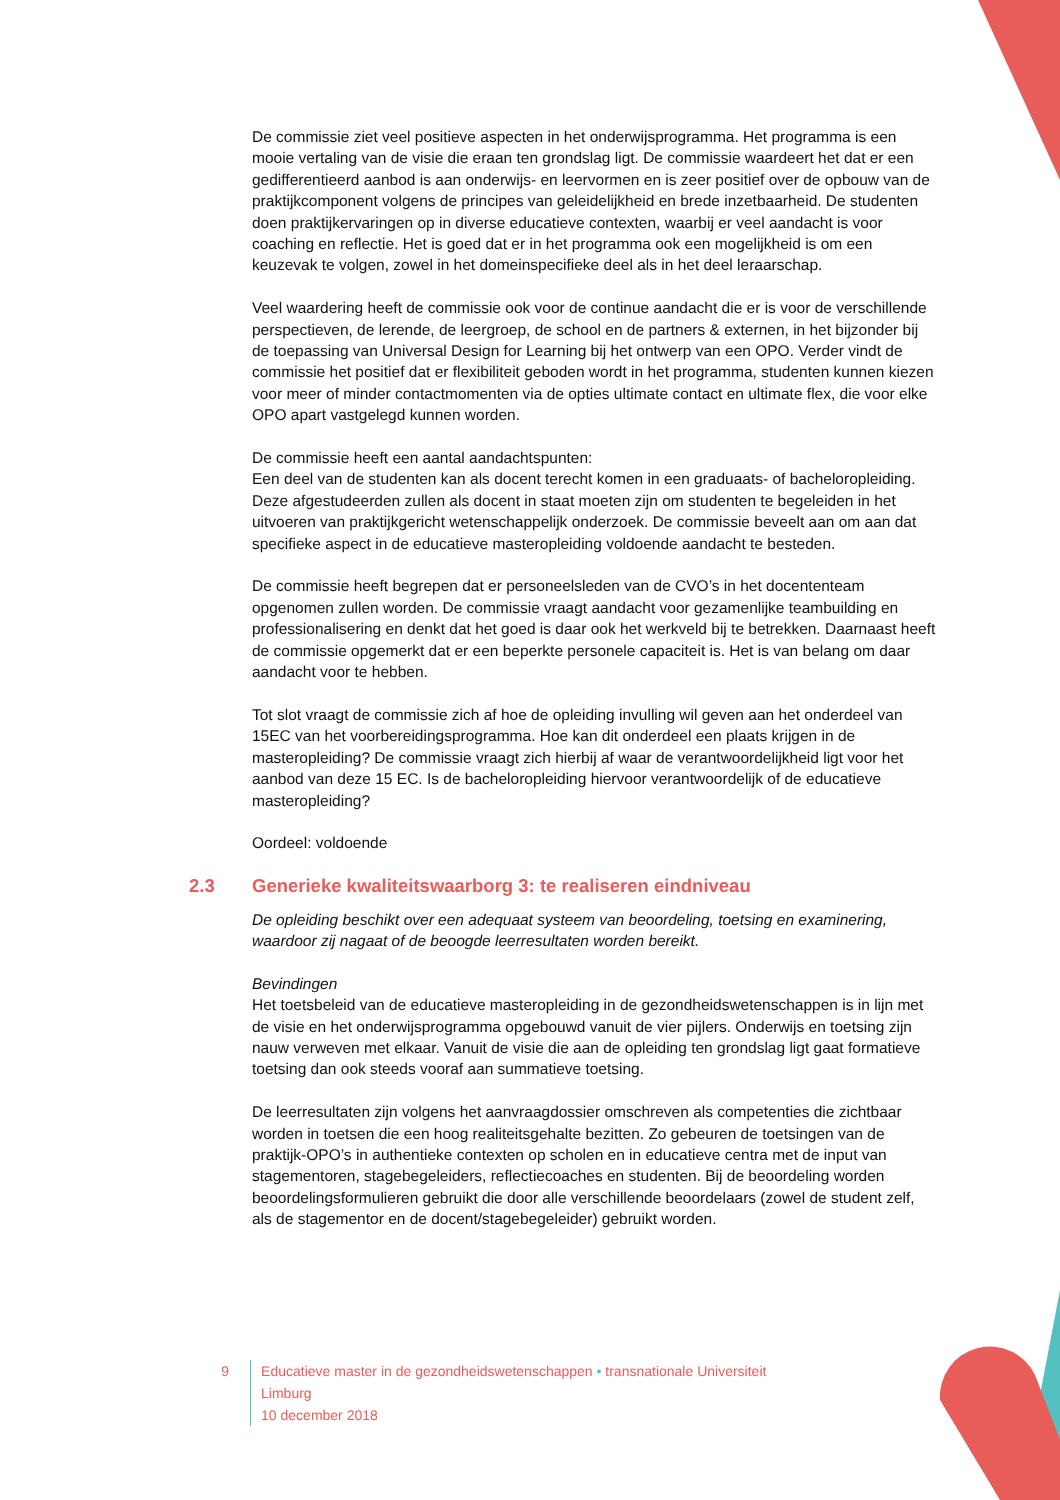De commissie ziet veel positieve aspecten in het onderwijsprogramma. Het programma is een mooie vertaling van de visie die eraan ten grondslag ligt. De commissie waardeert het dat er een gedifferentieerd aanbod is aan onderwijs- en leervormen en is zeer positief over de opbouw van de praktijkcomponent volgens de principes van geleidelijkheid en brede inzetbaarheid. De studenten doen praktijkervaringen op in diverse educatieve contexten, waarbij er veel aandacht is voor coaching en reflectie. Het is goed dat er in het programma ook een mogelijkheid is om een keuzevak te volgen, zowel in het domeinspecifieke deel als in het deel leraarschap.
Veel waardering heeft de commissie ook voor de continue aandacht die er is voor de verschillende perspectieven, de lerende, de leergroep, de school en de partners & externen, in het bijzonder bij de toepassing van Universal Design for Learning bij het ontwerp van een OPO. Verder vindt de commissie het positief dat er flexibiliteit geboden wordt in het programma, studenten kunnen kiezen voor meer of minder contactmomenten via de opties ultimate contact en ultimate flex, die voor elke OPO apart vastgelegd kunnen worden.
De commissie heeft een aantal aandachtspunten:
Een deel van de studenten kan als docent terecht komen in een graduaats- of bacheloropleiding. Deze afgestudeerden zullen als docent in staat moeten zijn om studenten te begeleiden in het uitvoeren van praktijkgericht wetenschappelijk onderzoek. De commissie beveelt aan om aan dat specifieke aspect in de educatieve masteropleiding voldoende aandacht te besteden.
De commissie heeft begrepen dat er personeelsleden van de CVO’s in het docententeam opgenomen zullen worden. De commissie vraagt aandacht voor gezamenlijke teambuilding en professionalisering en denkt dat het goed is daar ook het werkveld bij te betrekken. Daarnaast heeft de commissie opgemerkt dat er een beperkte personele capaciteit is. Het is van belang om daar aandacht voor te hebben.
Tot slot vraagt de commissie zich af hoe de opleiding invulling wil geven aan het onderdeel van 15EC van het voorbereidingsprogramma. Hoe kan dit onderdeel een plaats krijgen in de masteropleiding? De commissie vraagt zich hierbij af waar de verantwoordelijkheid ligt voor het aanbod van deze 15 EC. Is de bacheloropleiding hiervoor verantwoordelijk of de educatieve masteropleiding?
Oordeel: voldoende
2.3 Generieke kwaliteitswaarborg 3: te realiseren eindniveau
De opleiding beschikt over een adequaat systeem van beoordeling, toetsing en examinering, waardoor zij nagaat of de beoogde leerresultaten worden bereikt.
Bevindingen
Het toetsbeleid van de educatieve masteropleiding in de gezondheidswetenschappen is in lijn met de visie en het onderwijsprogramma opgebouwd vanuit de vier pijlers. Onderwijs en toetsing zijn nauw verweven met elkaar. Vanuit de visie die aan de opleiding ten grondslag ligt gaat formatieve toetsing dan ook steeds vooraf aan summatieve toetsing.
De leerresultaten zijn volgens het aanvraagdossier omschreven als competenties die zichtbaar worden in toetsen die een hoog realiteitsgehalte bezitten. Zo gebeuren de toetsingen van de praktijk-OPO’s in authentieke contexten op scholen en in educatieve centra met de input van stagementoren, stagebegeleiders, reflectiecoaches en studenten. Bij de beoordeling worden beoordelingsformulieren gebruikt die door alle verschillende beoordelaars (zowel de student zelf, als de stagementor en de docent/stagebegeleider) gebruikt worden.
9 Educatieve master in de gezondheidswetenschappen • transnationale Universiteit Limburg
10 december 2018